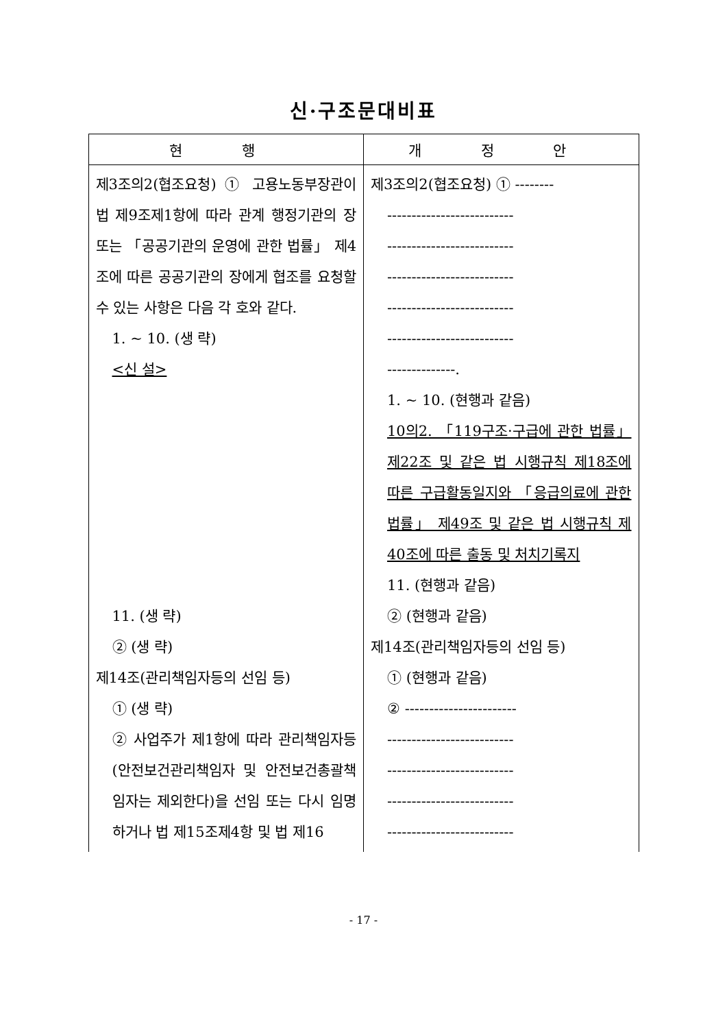신·구조문대비표
| 현 행 | 개 정 안 |
| --- | --- |
| 제3조의2(협조요청) ① 고용노동부장관이 법 제9조제1항에 따라 관계 행정기관의 장 또는 「공공기관의 운영에 관한 법률」 제4조에 따른 공공기관의 장에게 협조를 요청할 수 있는 사항은 다음 각 호와 같다. 1. ~ 10. (생 략) <신 설> 11. (생 략) ② (생 략) 제14조(관리책임자등의 선임 등) ① (생 략) ② 사업주가 제1항에 따라 관리책임자등(안전보건관리책임자 및 안전보건총괄책임자는 제외한다)을 선임 또는 다시 임명하거나 법 제15조제4항 및 법 제16 | 제3조의2(협조요청) ① -------- -------------------------- -------------------------- -------------------------- -------------------------- -------------------------- --------------. 1. ~ 10. (현행과 같음) 10의2. 「119구조·구급에 관한 법률」 제22조 및 같은 법 시행규칙 제18조에 따른 구급활동일지와 「응급의료에 관한 법률」 제49조 및 같은 법 시행규칙 제40조에 따른 출동 및 처치기록지 11. (현행과 같음) ② (현행과 같음) 제14조(관리책임자등의 선임 등) ① (현행과 같음) ② ----------------------- -------------------------- -------------------------- -------------------------- -------------------------- |
- 17 -